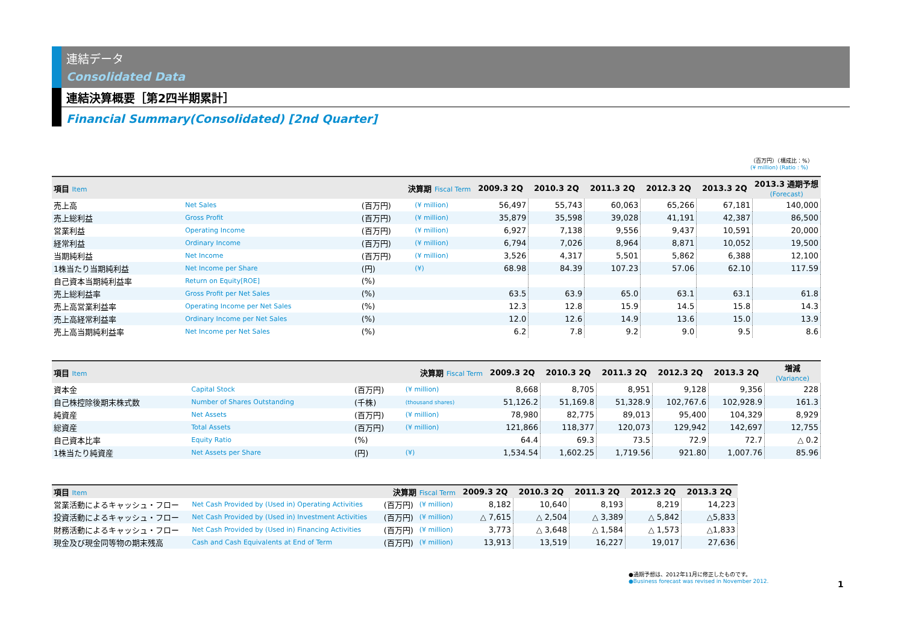連結データ
Consolidated Data
連結決算概要［第2四半期累計］
Financial Summary(Consolidated) [2nd Quarter]
（百万円）（構成比：%）
(¥ million) (Ratio : %)
| 項目 Item | 決算期 Fiscal Term | | | 2009.3 2Q | 2010.3 2Q | 2011.3 2Q | 2012.3 2Q | 2013.3 2Q | 2013.3 通期予想 (Forecast) |
| --- | --- | --- | --- | --- | --- | --- | --- | --- | --- |
| 売上高 | Net Sales | (百万円) | (¥ million) | 56,497 | 55,743 | 60,063 | 65,266 | 67,181 | 140,000 |
| 売上総利益 | Gross Profit | (百万円) | (¥ million) | 35,879 | 35,598 | 39,028 | 41,191 | 42,387 | 86,500 |
| 営業利益 | Operating Income | (百万円) | (¥ million) | 6,927 | 7,138 | 9,556 | 9,437 | 10,591 | 20,000 |
| 経常利益 | Ordinary Income | (百万円) | (¥ million) | 6,794 | 7,026 | 8,964 | 8,871 | 10,052 | 19,500 |
| 当期純利益 | Net Income | (百万円) | (¥ million) | 3,526 | 4,317 | 5,501 | 5,862 | 6,388 | 12,100 |
| 1株当たり当期純利益 | Net Income per Share | (円) | (¥) | 68.98 | 84.39 | 107.23 | 57.06 | 62.10 | 117.59 |
| 自己資本当期純利益率 | Return on Equity[ROE] | (%) | | | | | | | |
| 売上総利益率 | Gross Profit per Net Sales | (%) | | 63.5 | 63.9 | 65.0 | 63.1 | 63.1 | 61.8 |
| 売上高営業利益率 | Operating Income per Net Sales | (%) | | 12.3 | 12.8 | 15.9 | 14.5 | 15.8 | 14.3 |
| 売上高経常利益率 | Ordinary Income per Net Sales | (%) | | 12.0 | 12.6 | 14.9 | 13.6 | 15.0 | 13.9 |
| 売上高当期純利益率 | Net Income per Net Sales | (%) | | 6.2 | 7.8 | 9.2 | 9.0 | 9.5 | 8.6 |
| 項目 Item | 決算期 Fiscal Term | | | 2009.3 2Q | 2010.3 2Q | 2011.3 2Q | 2012.3 2Q | 2013.3 2Q | 増減 (Variance) |
| --- | --- | --- | --- | --- | --- | --- | --- | --- | --- |
| 資本金 | Capital Stock | (百万円) | (¥ million) | 8,668 | 8,705 | 8,951 | 9,128 | 9,356 | 228 |
| 自己株控除後期末株式数 | Number of Shares Outstanding | (千株) | (thousand shares) | 51,126.2 | 51,169.8 | 51,328.9 | 102,767.6 | 102,928.9 | 161.3 |
| 純資産 | Net Assets | (百万円) | (¥ million) | 78,980 | 82,775 | 89,013 | 95,400 | 104,329 | 8,929 |
| 総資産 | Total Assets | (百万円) | (¥ million) | 121,866 | 118,377 | 120,073 | 129,942 | 142,697 | 12,755 |
| 自己資本比率 | Equity Ratio | (%) | | 64.4 | 69.3 | 73.5 | 72.9 | 72.7 | △ 0.2 |
| 1株当たり純資産 | Net Assets per Share | (円) | (¥) | 1,534.54 | 1,602.25 | 1,719.56 | 921.80 | 1,007.76 | 85.96 |
| 項目 Item | 決算期 Fiscal Term | | | 2009.3 2Q | 2010.3 2Q | 2011.3 2Q | 2012.3 2Q | 2013.3 2Q |
| --- | --- | --- | --- | --- | --- | --- | --- | --- |
| 営業活動によるキャッシュ・フロー | Net Cash Provided by (Used in) Operating Activities | (百万円) | (¥ million) | 8,182 | 10,640 | 8,193 | 8,219 | 14,223 |
| 投資活動によるキャッシュ・フロー | Net Cash Provided by (Used in) Investment Activities | (百万円) | (¥ million) | △ 7,615 | △ 2,504 | △ 3,389 | △ 5,842 | △5,833 |
| 財務活動によるキャッシュ・フロー | Net Cash Provided by (Used in) Financing Activities | (百万円) | (¥ million) | 3,773 | △ 3,648 | △ 1,584 | △ 1,573 | △1,833 |
| 現金及び現金同等物の期末残高 | Cash and Cash Equivalents at End of Term | (百万円) | (¥ million) | 13,913 | 13,519 | 16,227 | 19,017 | 27,636 |
●通期予想は、2012年11月に修正したものです。
●Business forecast was revised in November 2012.
1